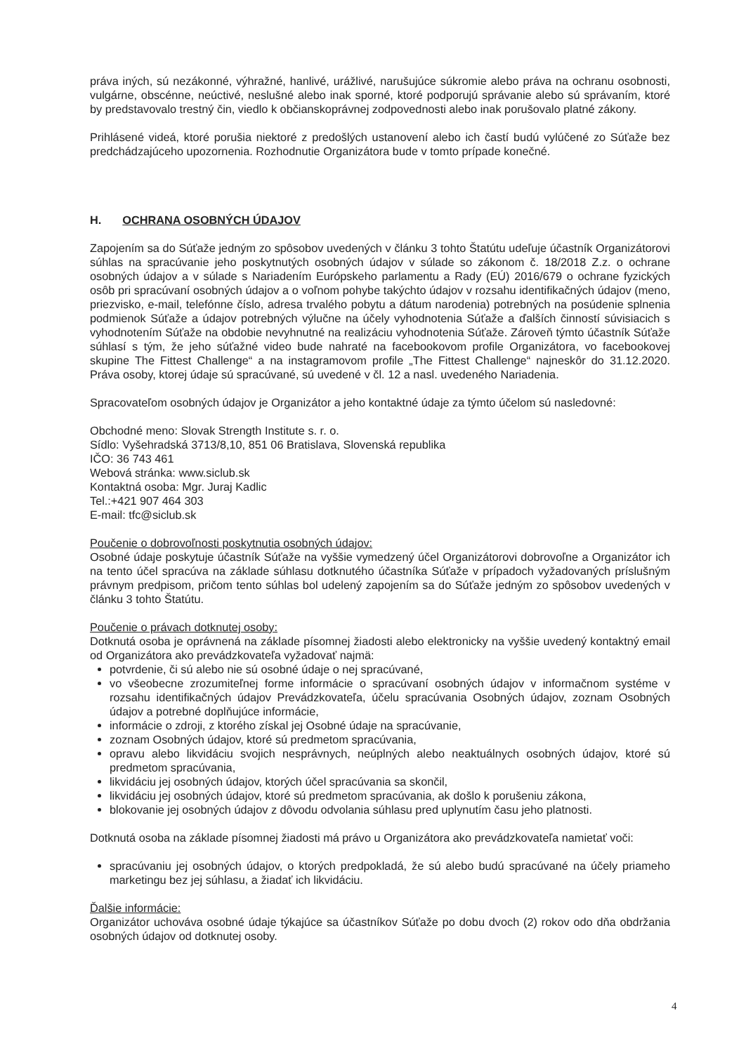práva iných, sú nezákonné, výhražné, hanlivé, urážlivé, narušujúce súkromie alebo práva na ochranu osobnosti, vulgárne, obscénne, neúctivé, neslušné alebo inak sporné, ktoré podporujú správanie alebo sú správaním, ktoré by predstavovalo trestný čin, viedlo k občianskoprávnej zodpovednosti alebo inak porušovalo platné zákony.
Prihlásené videá, ktoré porušia niektoré z predošlých ustanovení alebo ich častí budú vylúčené zo Súťaže bez predchádzajúceho upozornenia. Rozhodnutie Organizátora bude v tomto prípade konečné.
H. OCHRANA OSOBNÝCH ÚDAJOV
Zapojením sa do Súťaže jedným zo spôsobov uvedených v článku 3 tohto Štatútu udeľuje účastník Organizátorovi súhlas na spracúvanie jeho poskytnutých osobných údajov v súlade so zákonom č. 18/2018 Z.z. o ochrane osobných údajov a v súlade s Nariadením Európskeho parlamentu a Rady (EÚ) 2016/679 o ochrane fyzických osôb pri spracúvaní osobných údajov a o voľnom pohybe takýchto údajov v rozsahu identifikačných údajov (meno, priezvisko, e-mail, telefónne číslo, adresa trvalého pobytu a dátum narodenia) potrebných na posúdenie splnenia podmienok Súťaže a údajov potrebných výlučne na účely vyhodnotenia Súťaže a ďalších činností súvisiacich s vyhodnotením Súťaže na obdobie nevyhnutné na realizáciu vyhodnotenia Súťaže. Zároveň týmto účastník Súťaže súhlasí s tým, že jeho súťažné video bude nahraté na facebookovom profile Organizátora, vo facebookovej skupine The Fittest Challenge“ a na instagramovom profile „The Fittest Challenge“ najneskôr do 31.12.2020. Práva osoby, ktorej údaje sú spracúvané, sú uvedené v čl. 12 a nasl. uvedeného Nariadenia.
Spracovateľom osobných údajov je Organizátor a jeho kontaktné údaje za týmto účelom sú nasledovné:
Obchodné meno: Slovak Strength Institute s. r. o.
Sídlo: Vyšehradská 3713/8,10, 851 06 Bratislava, Slovenská republika
IČO: 36 743 461
Webová stránka: www.siclub.sk
Kontaktná osoba: Mgr. Juraj Kadlic
Tel.:+421 907 464 303
E-mail: tfc@siclub.sk
Poučenie o dobrovoľnosti poskytnutia osobných údajov:
Osobné údaje poskytuje účastník Súťaže na vyššie vymedzený účel Organizátorovi dobrovoľne a Organizátor ich na tento účel spracúva na základe súhlasu dotknutého účastníka Súťaže v prípadoch vyžadovaných príslušným právnym predpisom, pričom tento súhlas bol udelený zapojením sa do Súťaže jedným zo spôsobov uvedených v článku 3 tohto Štatútu.
Poučenie o právach dotknutej osoby:
Dotknutá osoba je oprávnená na základe písomnej žiadosti alebo elektronicky na vyššie uvedený kontaktný email od Organizátora ako prevádzkovateľa vyžadovať najmä:
potvrdenie, či sú alebo nie sú osobné údaje o nej spracúvané,
vo všeobecne zrozumiteľnej forme informácie o spracúvaní osobných údajov v informačnom systéme v rozsahu identifikačných údajov Prevádzkovateľa, účelu spracúvania Osobných údajov, zoznam Osobných údajov a potrebné doplňujúce informácie,
informácie o zdroji, z ktorého získal jej Osobné údaje na spracúvanie,
zoznam Osobných údajov, ktoré sú predmetom spracúvania,
opravu alebo likvidáciu svojich nesprávnych, neúplných alebo neaktuálnych osobných údajov, ktoré sú predmetom spracúvania,
likvidáciu jej osobných údajov, ktorých účel spracúvania sa skončil,
likvidáciu jej osobných údajov, ktoré sú predmetom spracúvania, ak došlo k porušeniu zákona,
blokovanie jej osobných údajov z dôvodu odvolania súhlasu pred uplynutím času jeho platnosti.
Dotknutá osoba na základe písomnej žiadosti má právo u Organizátora ako prevádzkovateľa namietať voči:
spracúvaniu jej osobných údajov, o ktorých predpokladá, že sú alebo budú spracúvané na účely priameho marketingu bez jej súhlasu, a žiadať ich likvidáciu.
Ďalšie informácie:
Organizátor uchováva osobné údaje týkajúce sa účastníkov Súťaže po dobu dvoch (2) rokov odo dňa obdržania osobných údajov od dotknutej osoby.
4